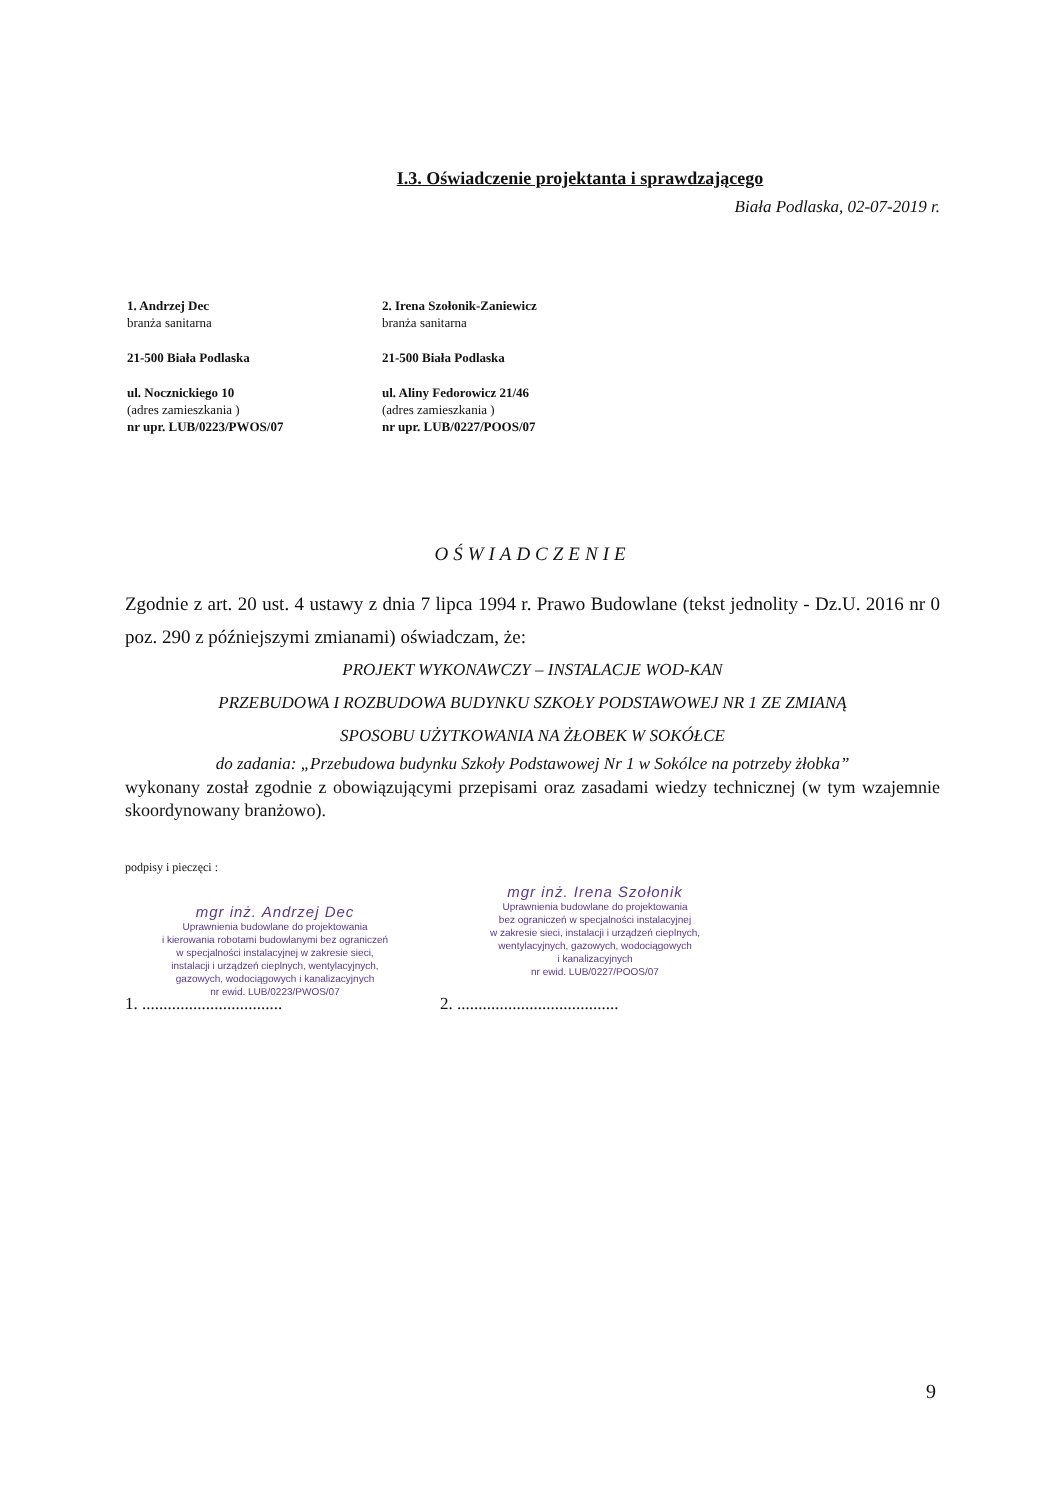I.3. Oświadczenie projektanta i sprawdzającego
Biała Podlaska, 02-07-2019 r.
1. Andrzej Dec
branża sanitarna
21-500 Biała Podlaska
ul. Nocznickiego 10
(adres zamieszkania )
nr upr. LUB/0223/PWOS/07
2. Irena Szołonik-Zaniewicz
branża sanitarna
21-500 Biała Podlaska
ul. Aliny Fedorowicz 21/46
(adres zamieszkania )
nr upr. LUB/0227/POOS/07
OŚWIADCZENIE
Zgodnie z art. 20 ust. 4 ustawy z dnia 7 lipca 1994 r. Prawo Budowlane (tekst jednolity - Dz.U. 2016 nr 0 poz. 290 z późniejszymi zmianami) oświadczam, że:
PROJEKT WYKONAWCZY – INSTALACJE WOD-KAN
PRZEBUDOWA I ROZBUDOWA BUDYNKU SZKOŁY PODSTAWOWEJ NR 1 ZE ZMIANĄ
SPOSOBU UŻYTKOWANIA NA ŻŁOBEK W SOKÓŁCE
do zadania: „Przebudowa budynku Szkoły Podstawowej Nr 1 w Sokólce na potrzeby żłobka”
wykonany został zgodnie z obowiązującymi przepisami oraz zasadami wiedzy technicznej (w tym wzajemnie skoordynowany branżowo).
podpisy i pieczęci :
mgr inż. Andrzej Dec
Uprawnienia budowlane do projektowania
i kierowania robotami budowlanymi bez ograniczeń
w specjalności instalacyjnej w zakresie sieci,
instalacji i urządzeń cieplnych, wentylacyjnych,
gazowych, wodociągowych i kanalizacyjnych
nr ewid. LUB/0223/PWOS/07
mgr inż. Irena Szołonik
Uprawnienia budowlane do projektowania
bez ograniczeń w specjalności instalacyjnej
w zakresie sieci, instalacji i urządzeń cieplnych,
wentylacyjnych, gazowych, wodociągowych
i kanalizacyjnych
nr ewid. LUB/0227/POOS/07
1. ................................. 2. ......................................
9